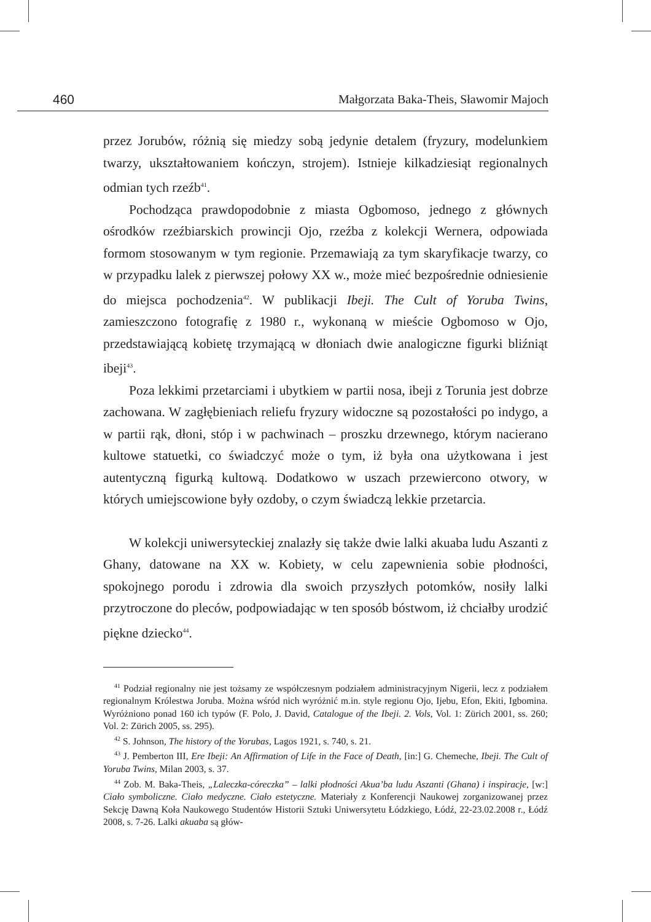460 Małgorzata Baka-Theis, Sławomir Majoch
przez Jorubów, różnią się miedzy sobą jedynie detalem (fryzury, modelunkiem twarzy, ukształtowaniem kończyn, strojem). Istnieje kilkadziesiąt regionalnych odmian tych rzeźb<sup>41</sup>.
Pochodząca prawdopodobnie z miasta Ogbomoso, jednego z głównych ośrodków rzeźbiarskich prowincji Ojo, rzeźba z kolekcji Wernera, odpowiada formom stosowanym w tym regionie. Przemawiają za tym skaryfikacje twarzy, co w przypadku lalek z pierwszej połowy XX w., może mieć bezpośrednie odniesienie do miejsca pochodzenia<sup>42</sup>. W publikacji Ibeji. The Cult of Yoruba Twins, zamieszczono fotografię z 1980 r., wykonaną w mieście Ogbomoso w Ojo, przedstawiającą kobietę trzymającą w dłoniach dwie analogiczne figurki bliźniąt ibeji<sup>43</sup>.
Poza lekkimi przetarciami i ubytkiem w partii nosa, ibeji z Torunia jest dobrze zachowana. W zagłębieniach reliefu fryzury widoczne są pozostałości po indygo, a w partii rąk, dłoni, stóp i w pachwinach – proszku drzewnego, którym nacierano kultowe statuetki, co świadczyć może o tym, iż była ona użytkowana i jest autentyczną figurką kultową. Dodatkowo w uszach przewiercono otwory, w których umiejscowione były ozdoby, o czym świadczą lekkie przetarcia.
W kolekcji uniwersyteckiej znalazły się także dwie lalki akuaba ludu Aszanti z Ghany, datowane na XX w. Kobiety, w celu zapewnienia sobie płodności, spokojnego porodu i zdrowia dla swoich przyszłych potomków, nosiły lalki przytroczone do pleców, podpowiadając w ten sposób bóstwom, iż chciałby urodzić piękne dziecko<sup>44</sup>.
<sup>41</sup> Podział regionalny nie jest tożsamy ze współczesnym podziałem administracyjnym Nigerii, lecz z podziałem regionalnym Królestwa Joruba. Można wśród nich wyróżnić m.in. style regionu Ojo, Ijebu, Efon, Ekiti, Igbomina. Wyróżniono ponad 160 ich typów (F. Polo, J. David, Catalogue of the Ibeji. 2. Vols, Vol. 1: Zürich 2001, ss. 260; Vol. 2: Zürich 2005, ss. 295).
<sup>42</sup> S. Johnson, The history of the Yorubas, Lagos 1921, s. 740, s. 21.
<sup>43</sup> J. Pemberton III, Ere Ibeji: An Affirmation of Life in the Face of Death, [in:] G. Chemeche, Ibeji. The Cult of Yoruba Twins, Milan 2003, s. 37.
<sup>44</sup> Zob. M. Baka-Theis, „Laleczka-córeczka” – lalki płodności Akua’ba ludu Aszanti (Ghana) i inspiracje, [w:] Ciało symboliczne. Ciało medyczne. Ciało estetyczne. Materiały z Konferencji Naukowej zorganizowanej przez Sekcję Dawną Koła Naukowego Studentów Historii Sztuki Uniwersytetu Łódzkiego, Łódź, 22-23.02.2008 r., Łódź 2008, s. 7-26. Lalki akuaba są głów-